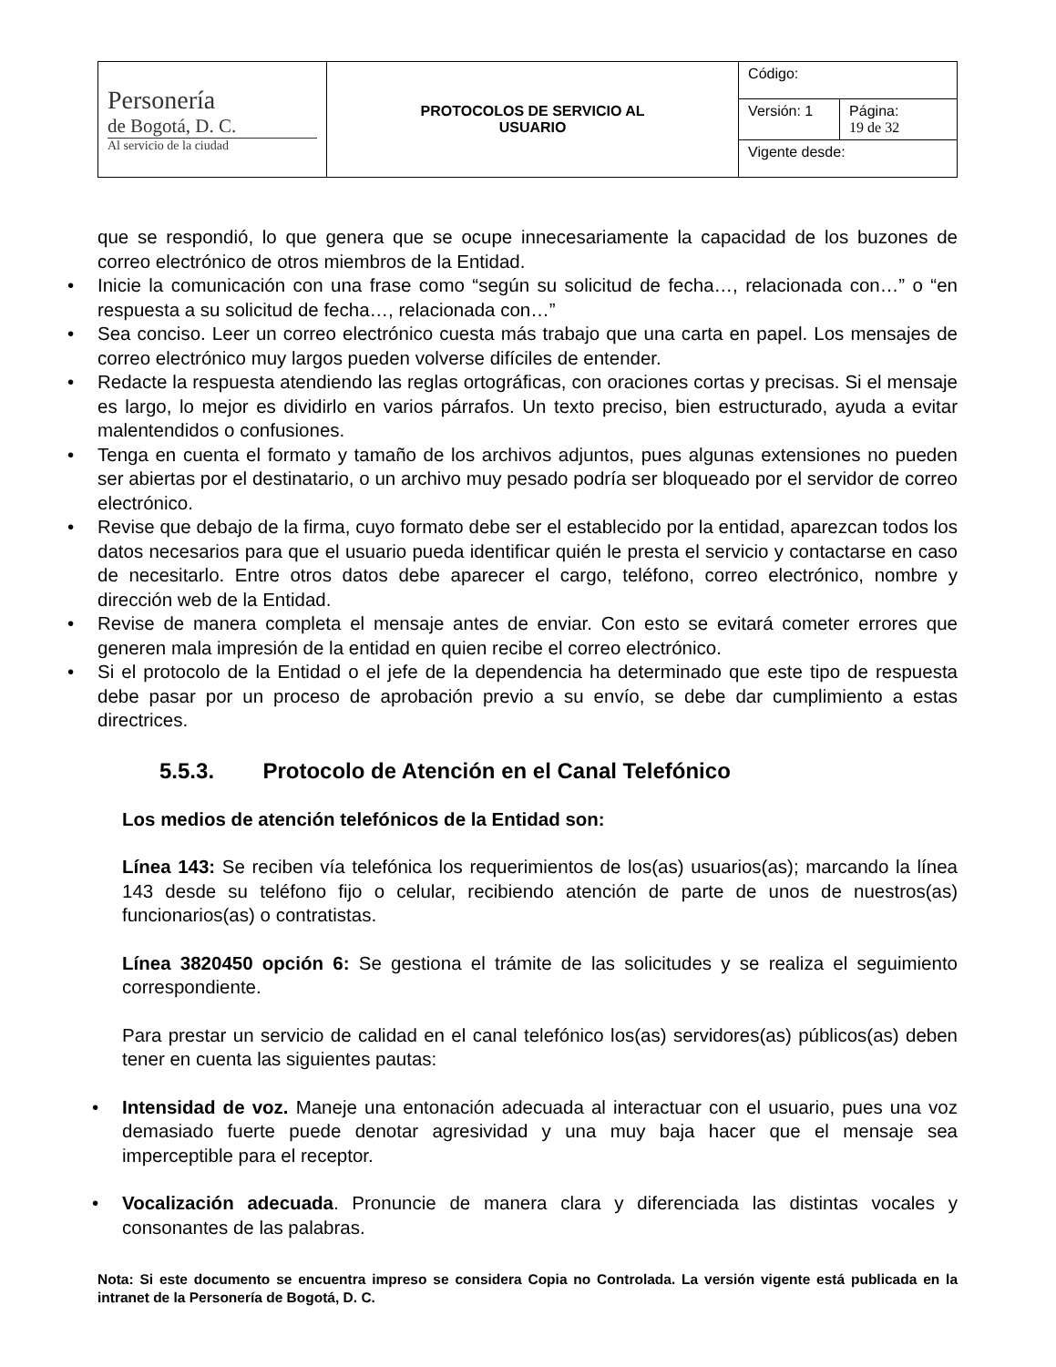| Personería de Bogotá, D. C. Al servicio de la ciudad | PROTOCOLOS DE SERVICIO AL USUARIO | Código: | |
| | | Versión: 1 | Página: 19 de 32 |
| | | Vigente desde: | |
que se respondió, lo que genera que se ocupe innecesariamente la capacidad de los buzones de correo electrónico de otros miembros de la Entidad.
• Inicie la comunicación con una frase como “según su solicitud de fecha…, relacionada con…” o “en respuesta a su solicitud de fecha…, relacionada con…”
• Sea conciso. Leer un correo electrónico cuesta más trabajo que una carta en papel. Los mensajes de correo electrónico muy largos pueden volverse difíciles de entender.
• Redacte la respuesta atendiendo las reglas ortográficas, con oraciones cortas y precisas. Si el mensaje es largo, lo mejor es dividirlo en varios párrafos. Un texto preciso, bien estructurado, ayuda a evitar malentendidos o confusiones.
• Tenga en cuenta el formato y tamaño de los archivos adjuntos, pues algunas extensiones no pueden ser abiertas por el destinatario, o un archivo muy pesado podría ser bloqueado por el servidor de correo electrónico.
• Revise que debajo de la firma, cuyo formato debe ser el establecido por la entidad, aparezcan todos los datos necesarios para que el usuario pueda identificar quién le presta el servicio y contactarse en caso de necesitarlo. Entre otros datos debe aparecer el cargo, teléfono, correo electrónico, nombre y dirección web de la Entidad.
• Revise de manera completa el mensaje antes de enviar. Con esto se evitará cometer errores que generen mala impresión de la entidad en quien recibe el correo electrónico.
• Si el protocolo de la Entidad o el jefe de la dependencia ha determinado que este tipo de respuesta debe pasar por un proceso de aprobación previo a su envío, se debe dar cumplimiento a estas directrices.
5.5.3. Protocolo de Atención en el Canal Telefónico
Los medios de atención telefónicos de la Entidad son:
Línea 143: Se reciben vía telefónica los requerimientos de los(as) usuarios(as); marcando la línea 143 desde su teléfono fijo o celular, recibiendo atención de parte de unos de nuestros(as) funcionarios(as) o contratistas.
Línea 3820450 opción 6: Se gestiona el trámite de las solicitudes y se realiza el seguimiento correspondiente.
Para prestar un servicio de calidad en el canal telefónico los(as) servidores(as) públicos(as) deben tener en cuenta las siguientes pautas:
• Intensidad de voz. Maneje una entonación adecuada al interactuar con el usuario, pues una voz demasiado fuerte puede denotar agresividad y una muy baja hacer que el mensaje sea imperceptible para el receptor.
• Vocalización adecuada. Pronuncie de manera clara y diferenciada las distintas vocales y consonantes de las palabras.
Nota: Si este documento se encuentra impreso se considera Copia no Controlada. La versión vigente está publicada en la intranet de la Personería de Bogotá, D. C.